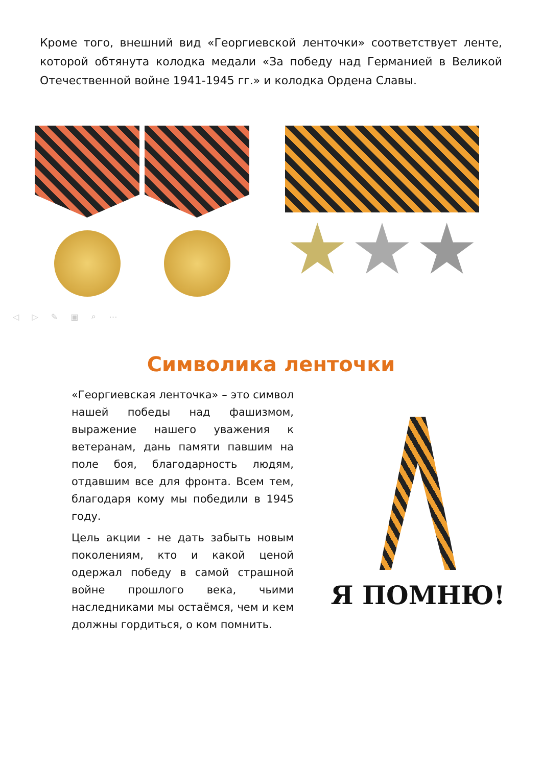Кроме того, внешний вид «Георгиевской ленточки» соответствует ленте, которой обтянута колодка медали «За победу над Германией в Великой Отечественной войне 1941-1945 гг.» и колодка Ордена Славы.
◁ ▷ ✎ ▣ ⌕ ⋯
Символика ленточки
«Георгиевская ленточка» – это символ нашей победы над фашизмом, выражение нашего уважения к ветеранам, дань памяти павшим на поле боя, благодарность людям, отдавшим все для фронта. Всем тем, благодаря кому мы победили в 1945 году.
Цель акции - не дать забыть новым поколениям, кто и какой ценой одержал победу в самой страшной войне прошлого века, чьими наследниками мы остаёмся, чем и кем должны гордиться, о ком помнить.
Я ПОМНЮ!